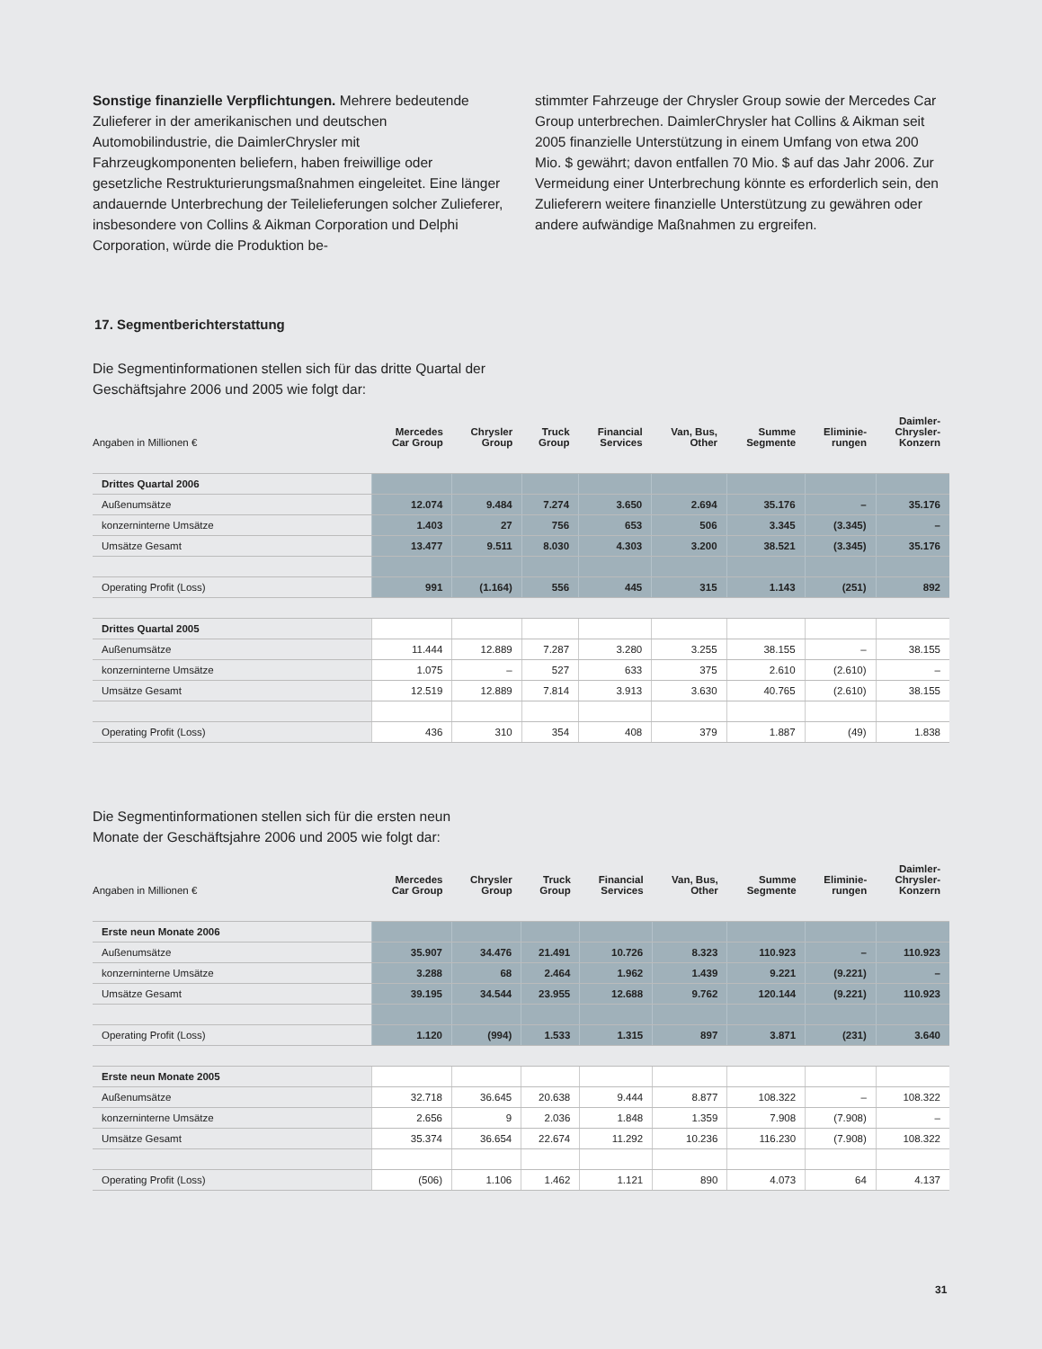Sonstige finanzielle Verpflichtungen. Mehrere bedeutende Zulieferer in der amerikanischen und deutschen Automobilindustrie, die DaimlerChrysler mit Fahrzeugkomponenten beliefern, haben freiwillige oder gesetzliche Restrukturierungsmaßnahmen eingeleitet. Eine länger andauernde Unterbrechung der Teilelieferungen solcher Zulieferer, insbesondere von Collins & Aikman Corporation und Delphi Corporation, würde die Produktion be-
stimmter Fahrzeuge der Chrysler Group sowie der Mercedes Car Group unterbrechen. DaimlerChrysler hat Collins & Aikman seit 2005 finanzielle Unterstützung in einem Umfang von etwa 200 Mio. $ gewährt; davon entfallen 70 Mio. $ auf das Jahr 2006. Zur Vermeidung einer Unterbrechung könnte es erforderlich sein, den Zulieferern weitere finanzielle Unterstützung zu gewähren oder andere aufwändige Maßnahmen zu ergreifen.
17. Segmentberichterstattung
Die Segmentinformationen stellen sich für das dritte Quartal der
Geschäftsjahre 2006 und 2005 wie folgt dar:
| Angaben in Millionen € | Mercedes Car Group | Chrysler Group | Truck Group | Financial Services | Van, Bus, Other | Summe Segmente | Eliminie- rungen | Daimler- Chrysler- Konzern |
| --- | --- | --- | --- | --- | --- | --- | --- | --- |
| Drittes Quartal 2006 | | | | | | | | |
| Außenumsätze | 12.074 | 9.484 | 7.274 | 3.650 | 2.694 | 35.176 | – | 35.176 |
| konzerninterne Umsätze | 1.403 | 27 | 756 | 653 | 506 | 3.345 | (3.345) | – |
| Umsätze Gesamt | 13.477 | 9.511 | 8.030 | 4.303 | 3.200 | 38.521 | (3.345) | 35.176 |
| Operating Profit (Loss) | 991 | (1.164) | 556 | 445 | 315 | 1.143 | (251) | 892 |
| Drittes Quartal 2005 | | | | | | | | |
| Außenumsätze | 11.444 | 12.889 | 7.287 | 3.280 | 3.255 | 38.155 | – | 38.155 |
| konzerninterne Umsätze | 1.075 | – | 527 | 633 | 375 | 2.610 | (2.610) | – |
| Umsätze Gesamt | 12.519 | 12.889 | 7.814 | 3.913 | 3.630 | 40.765 | (2.610) | 38.155 |
| Operating Profit (Loss) | 436 | 310 | 354 | 408 | 379 | 1.887 | (49) | 1.838 |
Die Segmentinformationen stellen sich für die ersten neun
Monate der Geschäftsjahre 2006 und 2005 wie folgt dar:
| Angaben in Millionen € | Mercedes Car Group | Chrysler Group | Truck Group | Financial Services | Van, Bus, Other | Summe Segmente | Eliminie- rungen | Daimler- Chrysler- Konzern |
| --- | --- | --- | --- | --- | --- | --- | --- | --- |
| Erste neun Monate 2006 | | | | | | | | |
| Außenumsätze | 35.907 | 34.476 | 21.491 | 10.726 | 8.323 | 110.923 | – | 110.923 |
| konzerninterne Umsätze | 3.288 | 68 | 2.464 | 1.962 | 1.439 | 9.221 | (9.221) | – |
| Umsätze Gesamt | 39.195 | 34.544 | 23.955 | 12.688 | 9.762 | 120.144 | (9.221) | 110.923 |
| Operating Profit (Loss) | 1.120 | (994) | 1.533 | 1.315 | 897 | 3.871 | (231) | 3.640 |
| Erste neun Monate 2005 | | | | | | | | |
| Außenumsätze | 32.718 | 36.645 | 20.638 | 9.444 | 8.877 | 108.322 | – | 108.322 |
| konzerninterne Umsätze | 2.656 | 9 | 2.036 | 1.848 | 1.359 | 7.908 | (7.908) | – |
| Umsätze Gesamt | 35.374 | 36.654 | 22.674 | 11.292 | 10.236 | 116.230 | (7.908) | 108.322 |
| Operating Profit (Loss) | (506) | 1.106 | 1.462 | 1.121 | 890 | 4.073 | 64 | 4.137 |
31